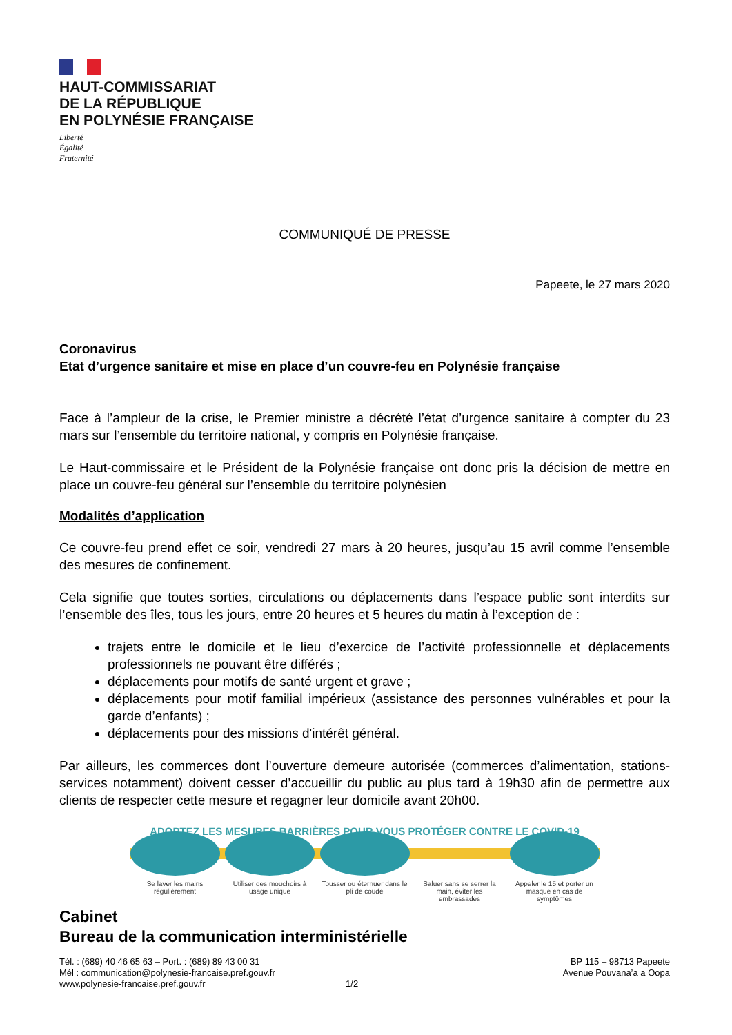HAUT-COMMISSARIAT
DE LA RÉPUBLIQUE
EN POLYNÉSIE FRANÇAISE
Liberté
Égalité
Fraternité
COMMUNIQUÉ DE PRESSE
Papeete, le 27 mars 2020
Coronavirus
Etat d’urgence sanitaire et mise en place d’un couvre-feu en Polynésie française
Face à l’ampleur de la crise, le Premier ministre a décrété l’état d’urgence sanitaire à compter du 23 mars sur l’ensemble du territoire national, y compris en Polynésie française.
Le Haut-commissaire et le Président de la Polynésie française ont donc pris la décision de mettre en place un couvre-feu général sur l’ensemble du territoire polynésien
Modalités d’application
Ce couvre-feu prend effet ce soir, vendredi 27 mars à 20 heures, jusqu’au 15 avril comme l’ensemble des mesures de confinement.
Cela signifie que toutes sorties, circulations ou déplacements dans l’espace public sont interdits sur l’ensemble des îles, tous les jours, entre 20 heures et 5 heures du matin à l’exception de :
trajets entre le domicile et le lieu d’exercice de l’activité professionnelle et déplacements professionnels ne pouvant être différés ;
déplacements pour motifs de santé urgent et grave ;
déplacements pour motif familial impérieux (assistance des personnes vulnérables et pour la garde d’enfants) ;
déplacements pour des missions d'intérêt général.
Par ailleurs, les commerces dont l’ouverture demeure autorisée (commerces d’alimentation, stations-services notamment) doivent cesser d’accueillir du public au plus tard à 19h30 afin de permettre aux clients de respecter cette mesure et regagner leur domicile avant 20h00.
ADOPTEZ LES MESURES BARRIÈRES POUR VOUS PROTÉGER CONTRE LE COVID-19
Se laver les mains régulièrement
Utiliser des mouchoirs à usage unique
Tousser ou éternuer dans le pli de coude
Saluer sans se serrer la main, éviter les embrassades
Appeler le 15 et porter un masque en cas de symptômes
Cabinet
Bureau de la communication interministérielle
Tél. : (689) 40 46 65 63 – Port. : (689) 89 43 00 31
Mél : communication@polynesie-francaise.pref.gouv.fr
www.polynesie-francaise.pref.gouv.fr 1/2
BP 115 – 98713 Papeete
Avenue Pouvana’a a Oopa